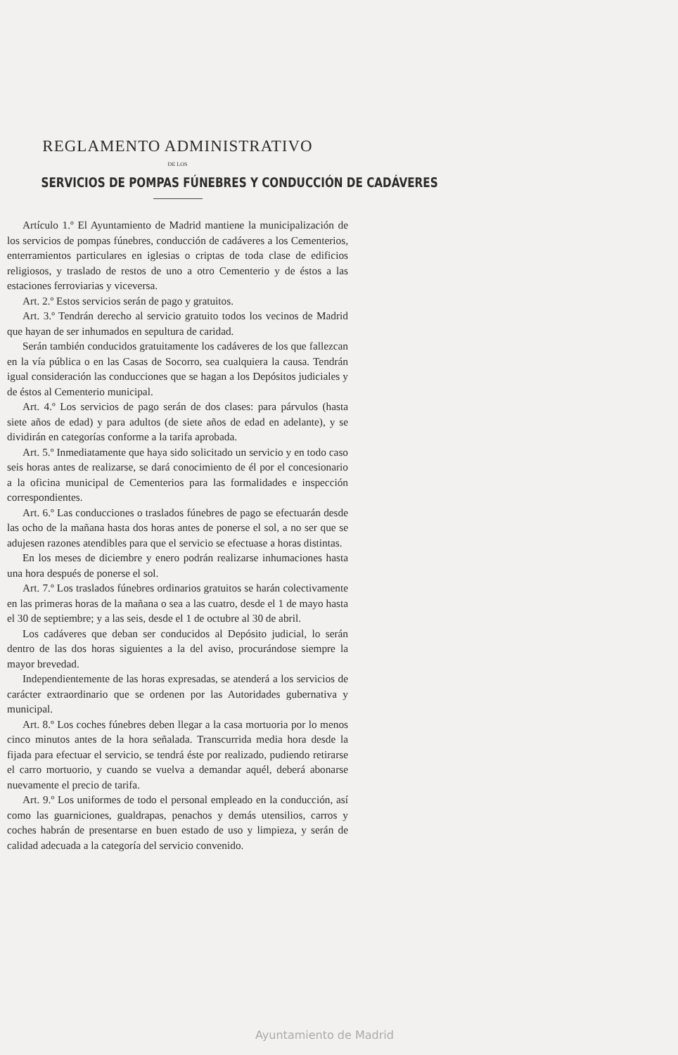REGLAMENTO ADMINISTRATIVO
DE LOS
SERVICIOS DE POMPAS FÚNEBRES Y CONDUCCIÓN DE CADÁVERES
Artículo 1.º El Ayuntamiento de Madrid mantiene la municipalización de los servicios de pompas fúnebres, conducción de cadáveres a los Cementerios, enterramientos particulares en iglesias o criptas de toda clase de edificios religiosos, y traslado de restos de uno a otro Cementerio y de éstos a las estaciones ferroviarias y viceversa.
Art. 2.º Estos servicios serán de pago y gratuitos.
Art. 3.º Tendrán derecho al servicio gratuito todos los vecinos de Madrid que hayan de ser inhumados en sepultura de caridad.
Serán también conducidos gratuitamente los cadáveres de los que fallezcan en la vía pública o en las Casas de Socorro, sea cualquiera la causa. Tendrán igual consideración las conducciones que se hagan a los Depósitos judiciales y de éstos al Cementerio municipal.
Art. 4.º Los servicios de pago serán de dos clases: para párvulos (hasta siete años de edad) y para adultos (de siete años de edad en adelante), y se dividirán en categorías conforme a la tarifa aprobada.
Art. 5.º Inmediatamente que haya sido solicitado un servicio y en todo caso seis horas antes de realizarse, se dará conocimiento de él por el concesionario a la oficina municipal de Cementerios para las formalidades e inspección correspondientes.
Art. 6.º Las conducciones o traslados fúnebres de pago se efectuarán desde las ocho de la mañana hasta dos horas antes de ponerse el sol, a no ser que se adujesen razones atendibles para que el servicio se efectuase a horas distintas.
En los meses de diciembre y enero podrán realizarse inhumaciones hasta una hora después de ponerse el sol.
Art. 7.º Los traslados fúnebres ordinarios gratuitos se harán colectivamente en las primeras horas de la mañana o sea a las cuatro, desde el 1 de mayo hasta el 30 de septiembre; y a las seis, desde el 1 de octubre al 30 de abril.
Los cadáveres que deban ser conducidos al Depósito judicial, lo serán dentro de las dos horas siguientes a la del aviso, procurándose siempre la mayor brevedad.
Independientemente de las horas expresadas, se atenderá a los servicios de carácter extraordinario que se ordenen por las Autoridades gubernativa y municipal.
Art. 8.º Los coches fúnebres deben llegar a la casa mortuoria por lo menos cinco minutos antes de la hora señalada. Transcurrida media hora desde la fijada para efectuar el servicio, se tendrá éste por realizado, pudiendo retirarse el carro mortuorio, y cuando se vuelva a demandar aquél, deberá abonarse nuevamente el precio de tarifa.
Art. 9.º Los uniformes de todo el personal empleado en la conducción, así como las guarniciones, gualdrapas, penachos y demás utensilios, carros y coches habrán de presentarse en buen estado de uso y limpieza, y serán de calidad adecuada a la categoría del servicio convenido.
Ayuntamiento de Madrid